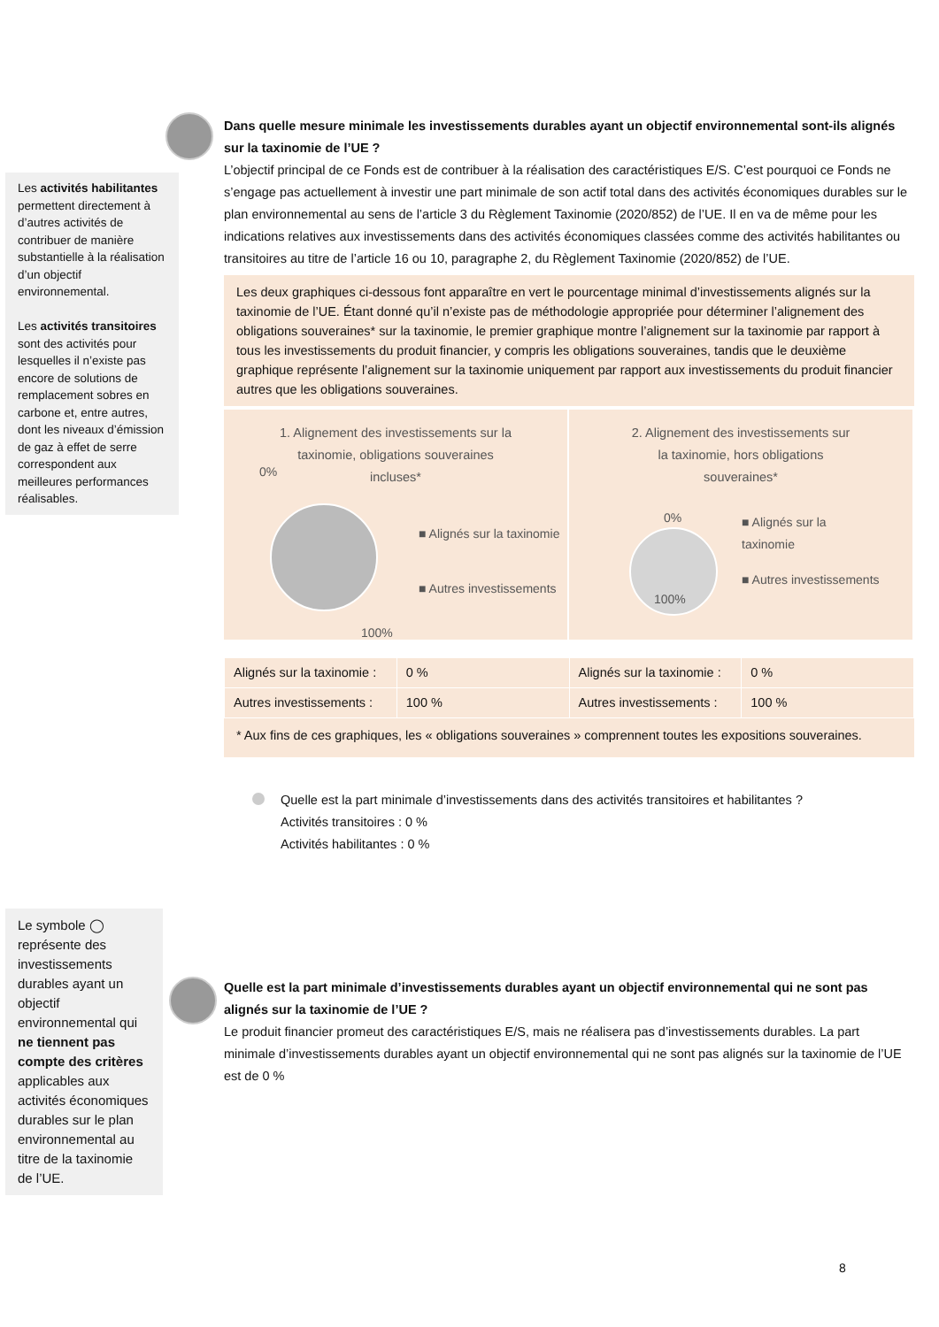Les activités habilitantes permettent directement à d’autres activités de contribuer de manière substantielle à la réalisation d’un objectif environnemental.
Les activités transitoires sont des activités pour lesquelles il n’existe pas encore de solutions de remplacement sobres en carbone et, entre autres, dont les niveaux d’émission de gaz à effet de serre correspondent aux meilleures performances réalisables.
Dans quelle mesure minimale les investissements durables ayant un objectif environnemental sont-ils alignés sur la taxinomie de l’UE ?
L’objectif principal de ce Fonds est de contribuer à la réalisation des caractéristiques E/S. C’est pourquoi ce Fonds ne s’engage pas actuellement à investir une part minimale de son actif total dans des activités économiques durables sur le plan environnemental au sens de l’article 3 du Règlement Taxinomie (2020/852) de l’UE. Il en va de même pour les indications relatives aux investissements dans des activités économiques classées comme des activités habilitantes ou transitoires au titre de l’article 16 ou 10, paragraphe 2, du Règlement Taxinomie (2020/852) de l’UE.
Les deux graphiques ci-dessous font apparaître en vert le pourcentage minimal d’investissements alignés sur la taxinomie de l’UE. Étant donné qu’il n’existe pas de méthodologie appropriée pour déterminer l’alignement des obligations souveraines* sur la taxinomie, le premier graphique montre l’alignement sur la taxinomie par rapport à tous les investissements du produit financier, y compris les obligations souveraines, tandis que le deuxième graphique représente l’alignement sur la taxinomie uniquement par rapport aux investissements du produit financier autres que les obligations souveraines.
1. Alignement des investissements sur la
taxinomie, obligations souveraines
incluses*
0%
■ Alignés sur la taxinomie
■ Autres investissements
100%
2. Alignement des investissements sur
la taxinomie, hors obligations
souveraines*
0%
100%
■ Alignés sur la
taxinomie
■ Autres investissements
| Alignés sur la taxinomie : | 0 % | Alignés sur la taxinomie : | 0 % |
| Autres investissements : | 100 % | Autres investissements : | 100 % |
* Aux fins de ces graphiques, les « obligations souveraines » comprennent toutes les expositions souveraines.
Quelle est la part minimale d’investissements dans des activités transitoires et habilitantes ?
Activités transitoires : 0 %
Activités habilitantes : 0 %
Le symbole ◯ représente des investissements durables ayant un objectif environnemental qui ne tiennent pas compte des critères applicables aux activités économiques durables sur le plan environnemental au titre de la taxinomie de l’UE.
Quelle est la part minimale d’investissements durables ayant un objectif environnemental qui ne sont pas alignés sur la taxinomie de l’UE ?
Le produit financier promeut des caractéristiques E/S, mais ne réalisera pas d’investissements durables. La part minimale d’investissements durables ayant un objectif environnemental qui ne sont pas alignés sur la taxinomie de l’UE est de 0 %
8